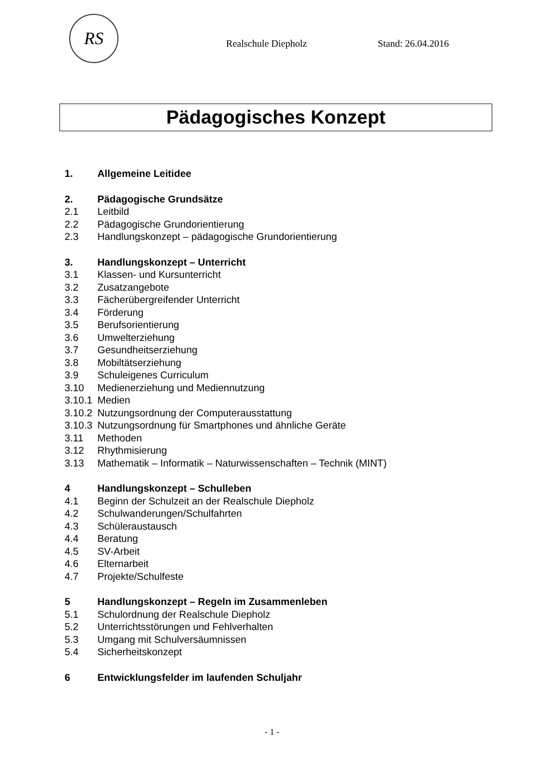RS
Realschule Diepholz Stand: 26.04.2016
Pädagogisches Konzept
1. Allgemeine Leitidee
2. Pädagogische Grundsätze
2.1 Leitbild
2.2 Pädagogische Grundorientierung
2.3 Handlungskonzept – pädagogische Grundorientierung
3. Handlungskonzept – Unterricht
3.1 Klassen- und Kursunterricht
3.2 Zusatzangebote
3.3 Fächerübergreifender Unterricht
3.4 Förderung
3.5 Berufsorientierung
3.6 Umwelterziehung
3.7 Gesundheitserziehung
3.8 Mobiltätserziehung
3.9 Schuleigenes Curriculum
3.10 Medienerziehung und Mediennutzung
3.10.1 Medien
3.10.2 Nutzungsordnung der Computerausstattung
3.10.3 Nutzungsordnung für Smartphones und ähnliche Geräte
3.11 Methoden
3.12 Rhythmisierung
3.13 Mathematik – Informatik – Naturwissenschaften – Technik (MINT)
4 Handlungskonzept – Schulleben
4.1 Beginn der Schulzeit an der Realschule Diepholz
4.2 Schulwanderungen/Schulfahrten
4.3 Schüleraustausch
4.4 Beratung
4.5 SV-Arbeit
4.6 Elternarbeit
4.7 Projekte/Schulfeste
5 Handlungskonzept – Regeln im Zusammenleben
5.1 Schulordnung der Realschule Diepholz
5.2 Unterrichtsstörungen und Fehlverhalten
5.3 Umgang mit Schulversäumnissen
5.4 Sicherheitskonzept
6 Entwicklungsfelder im laufenden Schuljahr
- 1 -